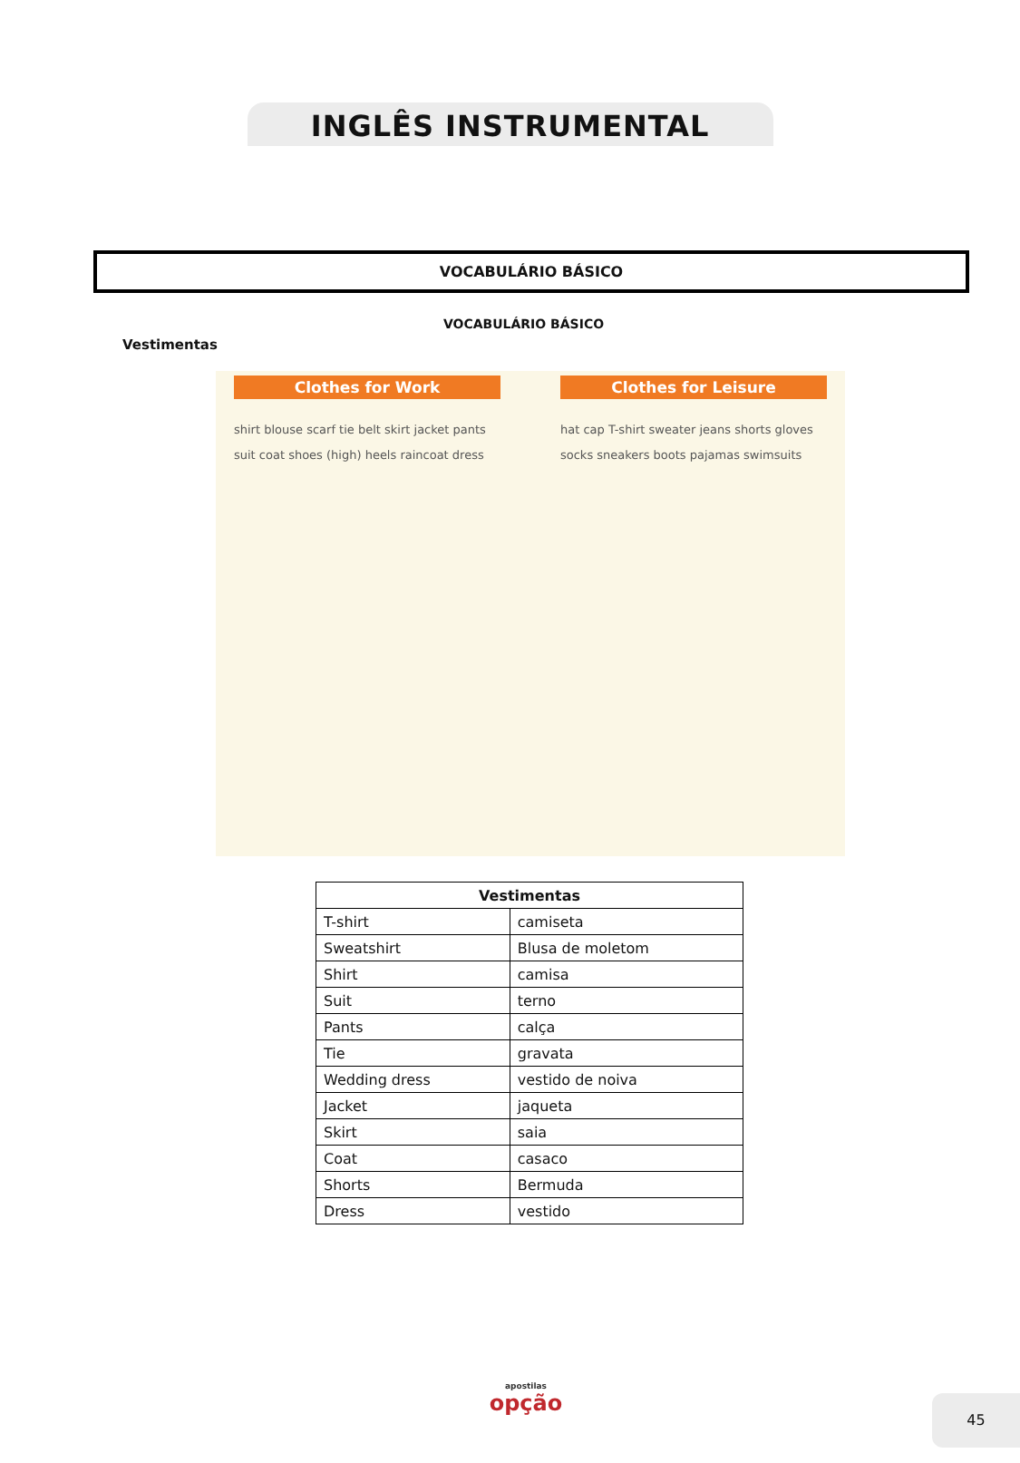INGLÊS INSTRUMENTAL
VOCABULÁRIO BÁSICO
VOCABULÁRIO BÁSICO
Vestimentas
Clothes for Work
shirt blouse scarf tie belt skirt jacket pants suit coat shoes (high) heels raincoat dress
Clothes for Leisure
hat cap T-shirt sweater jeans shorts gloves socks sneakers boots pajamas swimsuits
| Vestimentas | |
| --- | --- |
| T-shirt | camiseta |
| Sweatshirt | Blusa de moletom |
| Shirt | camisa |
| Suit | terno |
| Pants | calça |
| Tie | gravata |
| Wedding dress | vestido de noiva |
| Jacket | jaqueta |
| Skirt | saia |
| Coat | casaco |
| Shorts | Bermuda |
| Dress | vestido |
apostilas
opção
45